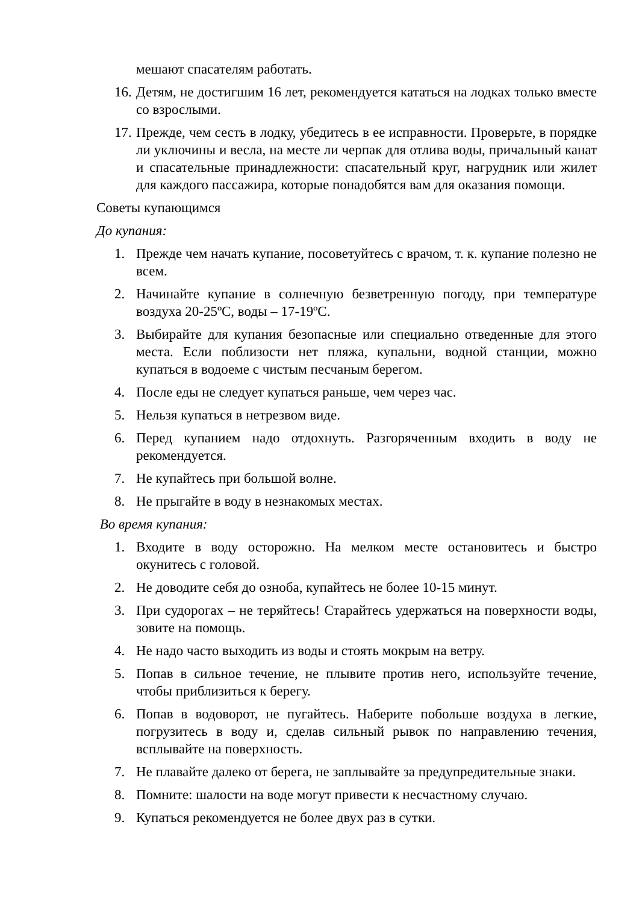мешают спасателям работать.
16. Детям, не достигшим 16 лет, рекомендуется кататься на лодках только вместе со взрослыми.
17. Прежде, чем сесть в лодку, убедитесь в ее исправности. Проверьте, в порядке ли уключины и весла, на месте ли черпак для отлива воды, причальный канат и спасательные принадлежности: спасательный круг, нагрудник или жилет для каждого пассажира, которые понадобятся вам для оказания помощи.
Советы купающимся
До купания:
1. Прежде чем начать купание, посоветуйтесь с врачом, т. к. купание полезно не всем.
2. Начинайте купание в солнечную безветренную погоду, при температуре воздуха 20-25ºС, воды – 17-19ºС.
3. Выбирайте для купания безопасные или специально отведенные для этого места. Если поблизости нет пляжа, купальни, водной станции, можно купаться в водоеме с чистым песчаным берегом.
4. После еды не следует купаться раньше, чем через час.
5. Нельзя купаться в нетрезвом виде.
6. Перед купанием надо отдохнуть. Разгоряченным входить в воду не рекомендуется.
7. Не купайтесь при большой волне.
8. Не прыгайте в воду в незнакомых местах.
Во время купания:
1. Входите в воду осторожно. На мелком месте остановитесь и быстро окунитесь с головой.
2. Не доводите себя до озноба, купайтесь не более 10-15 минут.
3. При судорогах – не теряйтесь! Старайтесь удержаться на поверхности воды, зовите на помощь.
4. Не надо часто выходить из воды и стоять мокрым на ветру.
5. Попав в сильное течение, не плывите против него, используйте течение, чтобы приблизиться к берегу.
6. Попав в водоворот, не пугайтесь. Наберите побольше воздуха в легкие, погрузитесь в воду и, сделав сильный рывок по направлению течения, всплывайте на поверхность.
7. Не плавайте далеко от берега, не заплывайте за предупредительные знаки.
8. Помните: шалости на воде могут привести к несчастному случаю.
9. Купаться рекомендуется не более двух раз в сутки.